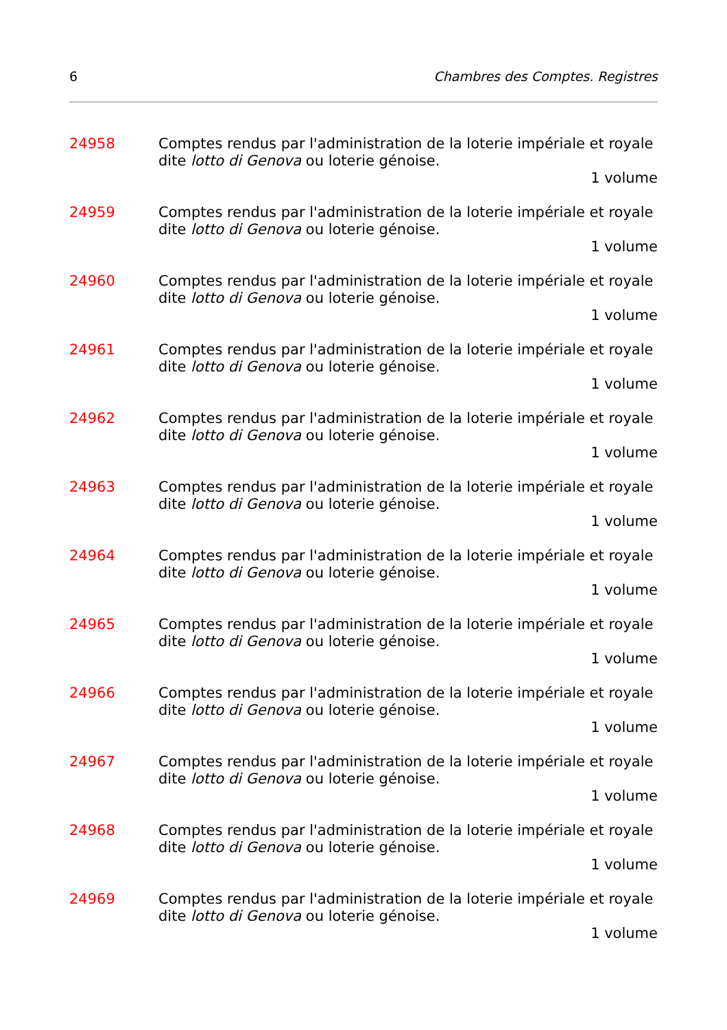6 Chambres des Comptes. Registres
24958 Comptes rendus par l'administration de la loterie impériale et royale dite lotto di Genova ou loterie génoise.
1 volume
24959 Comptes rendus par l'administration de la loterie impériale et royale dite lotto di Genova ou loterie génoise.
1 volume
24960 Comptes rendus par l'administration de la loterie impériale et royale dite lotto di Genova ou loterie génoise.
1 volume
24961 Comptes rendus par l'administration de la loterie impériale et royale dite lotto di Genova ou loterie génoise.
1 volume
24962 Comptes rendus par l'administration de la loterie impériale et royale dite lotto di Genova ou loterie génoise.
1 volume
24963 Comptes rendus par l'administration de la loterie impériale et royale dite lotto di Genova ou loterie génoise.
1 volume
24964 Comptes rendus par l'administration de la loterie impériale et royale dite lotto di Genova ou loterie génoise.
1 volume
24965 Comptes rendus par l'administration de la loterie impériale et royale dite lotto di Genova ou loterie génoise.
1 volume
24966 Comptes rendus par l'administration de la loterie impériale et royale dite lotto di Genova ou loterie génoise.
1 volume
24967 Comptes rendus par l'administration de la loterie impériale et royale dite lotto di Genova ou loterie génoise.
1 volume
24968 Comptes rendus par l'administration de la loterie impériale et royale dite lotto di Genova ou loterie génoise.
1 volume
24969 Comptes rendus par l'administration de la loterie impériale et royale dite lotto di Genova ou loterie génoise.
1 volume